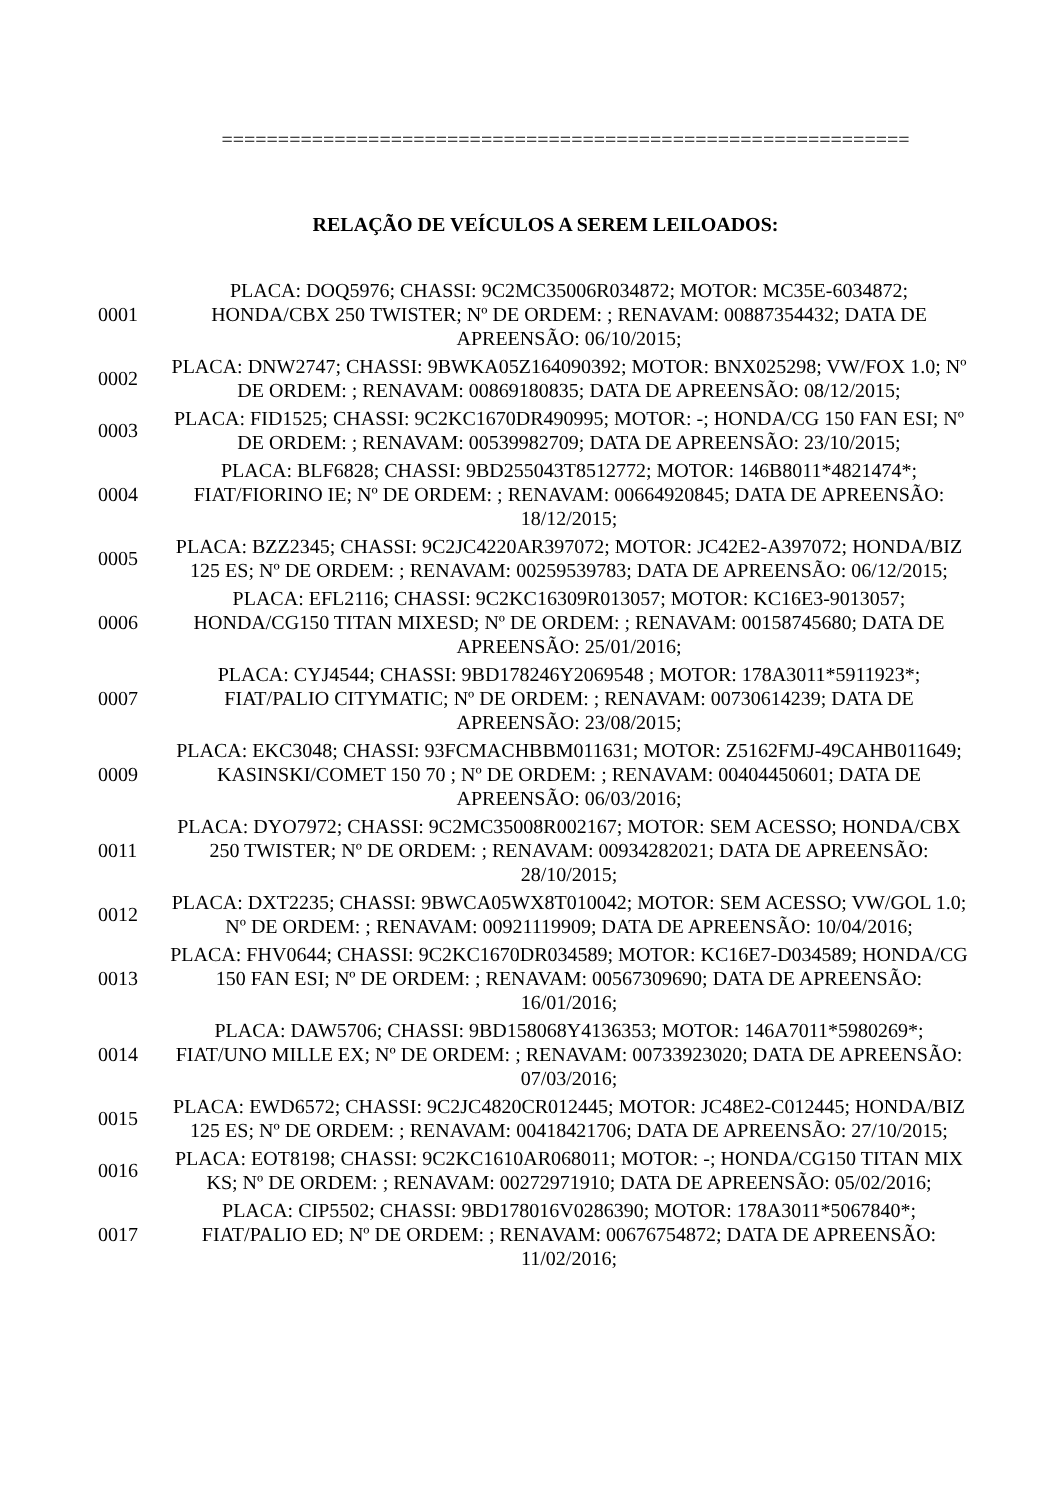=============================================================
RELAÇÃO DE VEÍCULOS A SEREM LEILOADOS:
| 0001 | PLACA: DOQ5976; CHASSI: 9C2MC35006R034872; MOTOR: MC35E-6034872; HONDA/CBX 250 TWISTER; Nº DE ORDEM: ; RENAVAM: 00887354432; DATA DE APREENSÃO: 06/10/2015; |
| 0002 | PLACA: DNW2747; CHASSI: 9BWKA05Z164090392; MOTOR: BNX025298; VW/FOX 1.0; Nº DE ORDEM: ; RENAVAM: 00869180835; DATA DE APREENSÃO: 08/12/2015; |
| 0003 | PLACA: FID1525; CHASSI: 9C2KC1670DR490995; MOTOR: -; HONDA/CG 150 FAN ESI; Nº DE ORDEM: ; RENAVAM: 00539982709; DATA DE APREENSÃO: 23/10/2015; |
| 0004 | PLACA: BLF6828; CHASSI: 9BD255043T8512772; MOTOR: 146B8011*4821474*; FIAT/FIORINO IE; Nº DE ORDEM: ; RENAVAM: 00664920845; DATA DE APREENSÃO: 18/12/2015; |
| 0005 | PLACA: BZZ2345; CHASSI: 9C2JC4220AR397072; MOTOR: JC42E2-A397072; HONDA/BIZ 125 ES; Nº DE ORDEM: ; RENAVAM: 00259539783; DATA DE APREENSÃO: 06/12/2015; |
| 0006 | PLACA: EFL2116; CHASSI: 9C2KC16309R013057; MOTOR: KC16E3-9013057; HONDA/CG150 TITAN MIXESD; Nº DE ORDEM: ; RENAVAM: 00158745680; DATA DE APREENSÃO: 25/01/2016; |
| 0007 | PLACA: CYJ4544; CHASSI: 9BD178246Y2069548 ; MOTOR: 178A3011*5911923*; FIAT/PALIO CITYMATIC; Nº DE ORDEM: ; RENAVAM: 00730614239; DATA DE APREENSÃO: 23/08/2015; |
| 0009 | PLACA: EKC3048; CHASSI: 93FCMACHBBM011631; MOTOR: Z5162FMJ-49CAHB011649; KASINSKI/COMET 150 70 ; Nº DE ORDEM: ; RENAVAM: 00404450601; DATA DE APREENSÃO: 06/03/2016; |
| 0011 | PLACA: DYO7972; CHASSI: 9C2MC35008R002167; MOTOR: SEM ACESSO; HONDA/CBX 250 TWISTER; Nº DE ORDEM: ; RENAVAM: 00934282021; DATA DE APREENSÃO: 28/10/2015; |
| 0012 | PLACA: DXT2235; CHASSI: 9BWCA05WX8T010042; MOTOR: SEM ACESSO; VW/GOL 1.0; Nº DE ORDEM: ; RENAVAM: 00921119909; DATA DE APREENSÃO: 10/04/2016; |
| 0013 | PLACA: FHV0644; CHASSI: 9C2KC1670DR034589; MOTOR: KC16E7-D034589; HONDA/CG 150 FAN ESI; Nº DE ORDEM: ; RENAVAM: 00567309690; DATA DE APREENSÃO: 16/01/2016; |
| 0014 | PLACA: DAW5706; CHASSI: 9BD158068Y4136353; MOTOR: 146A7011*5980269*; FIAT/UNO MILLE EX; Nº DE ORDEM: ; RENAVAM: 00733923020; DATA DE APREENSÃO: 07/03/2016; |
| 0015 | PLACA: EWD6572; CHASSI: 9C2JC4820CR012445; MOTOR: JC48E2-C012445; HONDA/BIZ 125 ES; Nº DE ORDEM: ; RENAVAM: 00418421706; DATA DE APREENSÃO: 27/10/2015; |
| 0016 | PLACA: EOT8198; CHASSI: 9C2KC1610AR068011; MOTOR: -; HONDA/CG150 TITAN MIX KS; Nº DE ORDEM: ; RENAVAM: 00272971910; DATA DE APREENSÃO: 05/02/2016; |
| 0017 | PLACA: CIP5502; CHASSI: 9BD178016V0286390; MOTOR: 178A3011*5067840*; FIAT/PALIO ED; Nº DE ORDEM: ; RENAVAM: 00676754872; DATA DE APREENSÃO: 11/02/2016; |